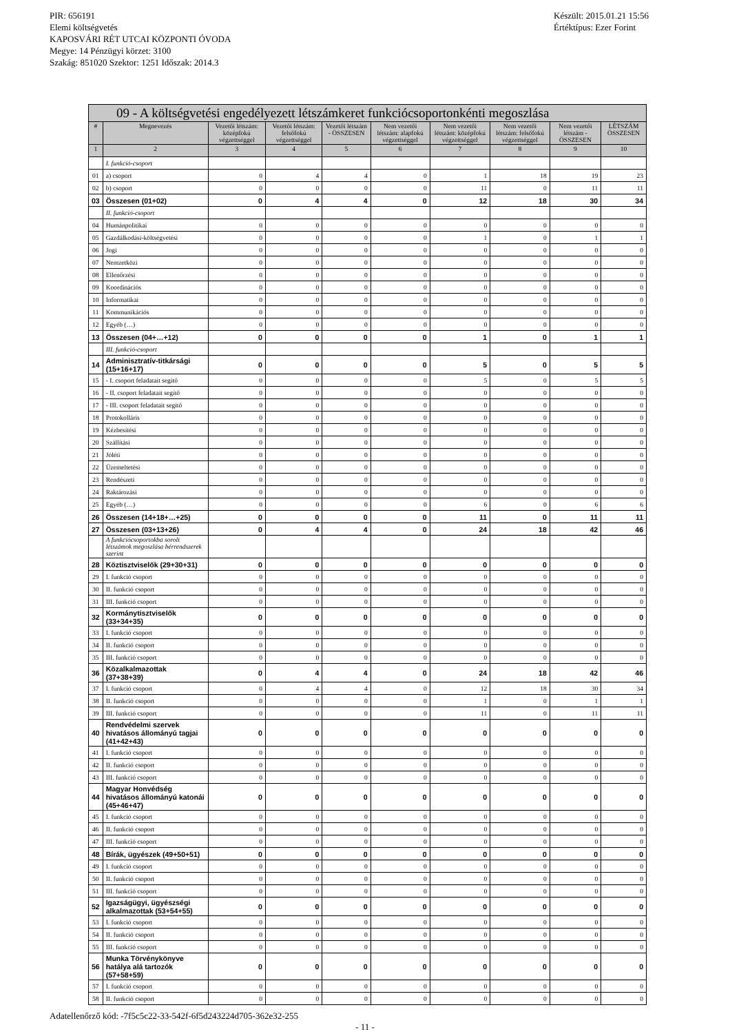PIR: 656191
Elemi költségvetés
KAPOSVÁRI RÉT UTCAI KÖZPONTI ÓVODA
Megye: 14 Pénzügyi körzet: 3100
Szakág: 851020 Szektor: 1251 Időszak: 2014.3
Készült: 2015.01.21 15:56
Értéktípus: Ezer Forint
| 09 - A költségvetési engedélyezett létszámkeret funkciócsoportonkénti megoszlása | | | | | | | | | |
| --- | --- | --- | --- | --- | --- | --- | --- | --- | --- |
| # | Megnevezés | Vezetői létszám: középfokú végzettséggel | Vezetői létszám: felsőfokú végzettséggel | Vezetői létszám - ÖSSZESEN | Nem vezetői létszám: alapfokú végzettséggel | Nem vezetői létszám: középfokú végzettséggel | Nem vezetői létszám: felsőfokú végzettséggel | Nem vezetői létszám - ÖSSZESEN | LÉTSZÁM ÖSSZESEN |
| 1 | 2 | 3 | 4 | 5 | 6 | 7 | 8 | 9 | 10 |
| | I. funkció-csoport | | | | | | | | |
| 01 | a) csoport | 0 | 4 | 4 | 0 | 1 | 18 | 19 | 23 |
| 02 | b) csoport | 0 | 0 | 0 | 0 | 11 | 0 | 11 | 11 |
| 03 | Összesen (01+02) | 0 | 4 | 4 | 0 | 12 | 18 | 30 | 34 |
| | II. funkció-csoport | | | | | | | | |
| 04 | Humánpolitikai | 0 | 0 | 0 | 0 | 0 | 0 | 0 | 0 |
| 05 | Gazdálkodási-költségvetési | 0 | 0 | 0 | 0 | 1 | 0 | 1 | 1 |
| 06 | Jogi | 0 | 0 | 0 | 0 | 0 | 0 | 0 | 0 |
| 07 | Nemzetközi | 0 | 0 | 0 | 0 | 0 | 0 | 0 | 0 |
| 08 | Ellenőrzési | 0 | 0 | 0 | 0 | 0 | 0 | 0 | 0 |
| 09 | Koordinációs | 0 | 0 | 0 | 0 | 0 | 0 | 0 | 0 |
| 10 | Informatikai | 0 | 0 | 0 | 0 | 0 | 0 | 0 | 0 |
| 11 | Kommunikációs | 0 | 0 | 0 | 0 | 0 | 0 | 0 | 0 |
| 12 | Egyéb (…) | 0 | 0 | 0 | 0 | 0 | 0 | 0 | 0 |
| 13 | Összesen (04+…+12) | 0 | 0 | 0 | 0 | 1 | 0 | 1 | 1 |
| | III. funkció-csoport | | | | | | | | |
| 14 | Adminisztratív-titkársági (15+16+17) | 0 | 0 | 0 | 0 | 5 | 0 | 5 | 5 |
| 15 | - I. csoport feladatait segítő | 0 | 0 | 0 | 0 | 5 | 0 | 5 | 5 |
| 16 | - II. csoport feladatait segítő | 0 | 0 | 0 | 0 | 0 | 0 | 0 | 0 |
| 17 | - III. csoport feladatait segítő | 0 | 0 | 0 | 0 | 0 | 0 | 0 | 0 |
| 18 | Protokolláris | 0 | 0 | 0 | 0 | 0 | 0 | 0 | 0 |
| 19 | Kézbesítési | 0 | 0 | 0 | 0 | 0 | 0 | 0 | 0 |
| 20 | Szállítási | 0 | 0 | 0 | 0 | 0 | 0 | 0 | 0 |
| 21 | Jóléti | 0 | 0 | 0 | 0 | 0 | 0 | 0 | 0 |
| 22 | Üzemeltetési | 0 | 0 | 0 | 0 | 0 | 0 | 0 | 0 |
| 23 | Rendészeti | 0 | 0 | 0 | 0 | 0 | 0 | 0 | 0 |
| 24 | Raktározási | 0 | 0 | 0 | 0 | 0 | 0 | 0 | 0 |
| 25 | Egyéb (…) | 0 | 0 | 0 | 0 | 6 | 0 | 6 | 6 |
| 26 | Összesen (14+18+…+25) | 0 | 0 | 0 | 0 | 11 | 0 | 11 | 11 |
| 27 | Összesen (03+13+26) | 0 | 4 | 4 | 0 | 24 | 18 | 42 | 46 |
| | A funkciócsoportokba sorolt létszámok megoszlása bérrendszerek szerint | | | | | | | | |
| 28 | Köztisztviselők (29+30+31) | 0 | 0 | 0 | 0 | 0 | 0 | 0 | 0 |
| 29 | I. funkció csoport | 0 | 0 | 0 | 0 | 0 | 0 | 0 | 0 |
| 30 | II. funkció csoport | 0 | 0 | 0 | 0 | 0 | 0 | 0 | 0 |
| 31 | III. funkció csoport | 0 | 0 | 0 | 0 | 0 | 0 | 0 | 0 |
| 32 | Kormánytisztviselők (33+34+35) | 0 | 0 | 0 | 0 | 0 | 0 | 0 | 0 |
| 33 | I. funkció csoport | 0 | 0 | 0 | 0 | 0 | 0 | 0 | 0 |
| 34 | II. funkció csoport | 0 | 0 | 0 | 0 | 0 | 0 | 0 | 0 |
| 35 | III. funkció csoport | 0 | 0 | 0 | 0 | 0 | 0 | 0 | 0 |
| 36 | Közalkalmazottak (37+38+39) | 0 | 4 | 4 | 0 | 24 | 18 | 42 | 46 |
| 37 | I. funkció csoport | 0 | 4 | 4 | 0 | 12 | 18 | 30 | 34 |
| 38 | II. funkció csoport | 0 | 0 | 0 | 0 | 1 | 0 | 1 | 1 |
| 39 | III. funkció csoport | 0 | 0 | 0 | 0 | 11 | 0 | 11 | 11 |
| 40 | Rendvédelmi szervek hivatásos állományú tagjai (41+42+43) | 0 | 0 | 0 | 0 | 0 | 0 | 0 | 0 |
| 41 | I. funkció csoport | 0 | 0 | 0 | 0 | 0 | 0 | 0 | 0 |
| 42 | II. funkció csoport | 0 | 0 | 0 | 0 | 0 | 0 | 0 | 0 |
| 43 | III. funkció csoport | 0 | 0 | 0 | 0 | 0 | 0 | 0 | 0 |
| 44 | Magyar Honvédség hivatásos állományú katonái (45+46+47) | 0 | 0 | 0 | 0 | 0 | 0 | 0 | 0 |
| 45 | I. funkció csoport | 0 | 0 | 0 | 0 | 0 | 0 | 0 | 0 |
| 46 | II. funkció csoport | 0 | 0 | 0 | 0 | 0 | 0 | 0 | 0 |
| 47 | III. funkció csoport | 0 | 0 | 0 | 0 | 0 | 0 | 0 | 0 |
| 48 | Bírák, ügyészek (49+50+51) | 0 | 0 | 0 | 0 | 0 | 0 | 0 | 0 |
| 49 | I. funkció csoport | 0 | 0 | 0 | 0 | 0 | 0 | 0 | 0 |
| 50 | II. funkció csoport | 0 | 0 | 0 | 0 | 0 | 0 | 0 | 0 |
| 51 | III. funkció csoport | 0 | 0 | 0 | 0 | 0 | 0 | 0 | 0 |
| 52 | Igazságügyi, ügyészségi alkalmazottak (53+54+55) | 0 | 0 | 0 | 0 | 0 | 0 | 0 | 0 |
| 53 | I. funkció csoport | 0 | 0 | 0 | 0 | 0 | 0 | 0 | 0 |
| 54 | II. funkció csoport | 0 | 0 | 0 | 0 | 0 | 0 | 0 | 0 |
| 55 | III. funkció csoport | 0 | 0 | 0 | 0 | 0 | 0 | 0 | 0 |
| 56 | Munka Törvénykönyve hatálya alá tartozók (57+58+59) | 0 | 0 | 0 | 0 | 0 | 0 | 0 | 0 |
| 57 | I. funkció csoport | 0 | 0 | 0 | 0 | 0 | 0 | 0 | 0 |
| 58 | II. funkció csoport | 0 | 0 | 0 | 0 | 0 | 0 | 0 | 0 |
Adatellenőrző kód: -7f5c5c22-33-542f-6f5d243224d705-362e32-255
- 11 -